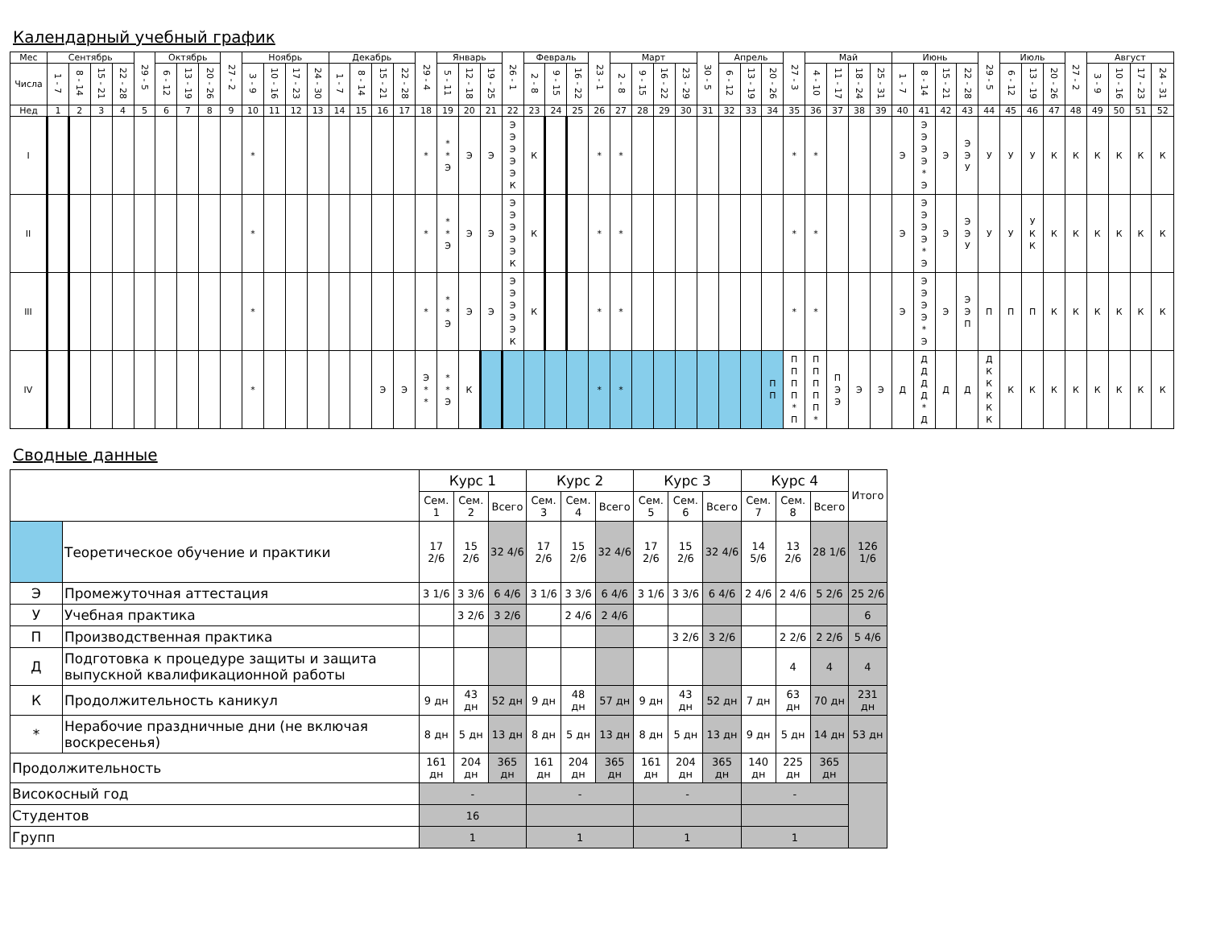Календарный учебный график
| Мес | Сентябрь | | | | 29 - 5 | Октябрь | | | 27 - 2 | Ноябрь | | | | Декабрь | | | | 29 - 4 | Январь | | | 26 - 1 | Февраль | | | 23 - 1 | Март | | | | 30 - 5 | Апрель | | | 27 - 3 | Май | | | | Июнь | | | | 29 - 5 | Июль | | | 27 - 2 | Август | | | |
| --- | --- | --- | --- | --- | --- | --- | --- | --- | --- | --- | --- | --- | --- | --- | --- | --- | --- | --- | --- | --- | --- | --- | --- | --- | --- | --- | --- | --- | --- | --- | --- | --- | --- | --- | --- | --- | --- | --- | --- | --- | --- | --- | --- | --- | --- | --- | --- | --- | --- | --- | --- | --- |
| Числа | 1 - 7 | 8 - 14 | 15 - 21 | 22 - 28 | | 6 - 12 | 13 - 19 | 20 - 26 | | 3 - 9 | 10 - 16 | 17 - 23 | 24 - 30 | 1 - 7 | 8 - 14 | 15 - 21 | 22 - 28 | | 5 - 11 | 12 - 18 | 19 - 25 | | 2 - 8 | 9 - 15 | 16 - 22 | | 2 - 8 | 9 - 15 | 16 - 22 | 23 - 29 | | 6 - 12 | 13 - 19 | 20 - 26 | | 4 - 10 | 11 - 17 | 18 - 24 | 25 - 31 | 1 - 7 | 8 - 14 | 15 - 21 | 22 - 28 | | 6 - 12 | 13 - 19 | 20 - 26 | | 3 - 9 | 10 - 16 | 17 - 23 | 24 - 31 |
| Нед | 1 | 2 | 3 | 4 | 5 | 6 | 7 | 8 | 9 | 10 | 11 | 12 | 13 | 14 | 15 | 16 | 17 | 18 | 19 | 20 | 21 | 22 | 23 | 24 | 25 | 26 | 27 | 28 | 29 | 30 | 31 | 32 | 33 | 34 | 35 | 36 | 37 | 38 | 39 | 40 | 41 | 42 | 43 | 44 | 45 | 46 | 47 | 48 | 49 | 50 | 51 | 52 |
| I | | | | | | | | | | * | | | | | | | | * | * * Э | Э | Э | Э Э Э Э Э К | К | | | * | * | | | | | | | | * | * | | | | Э | Э Э Э Э * Э | Э | Э Э У | У | У | У | К | К | К | К | К | К |
| II | | | | | | | | | | * | | | | | | | | * | * * Э | Э | Э | Э Э Э Э Э К | К | | | * | * | | | | | | | | * | * | | | | Э | Э Э Э Э * Э | Э | Э Э У | У | У | У К К | К | К | К | К | К | К |
| III | | | | | | | | | | * | | | | | | | | * | * * Э | Э | Э | Э Э Э Э Э К | К | | | * | * | | | | | | | | * | * | | | | Э | Э Э Э Э * Э | Э | Э Э П | П | П | П | К | К | К | К | К | К |
| IV | | | | | | | | | | * | | | | | | Э | Э | Э * * | * * Э | К | | | | | | * | * | | | | | | | П П | П П П П * П | П П П П П * | П Э Э | Э | Э | Д | Д Д Д Д * Д | Д | Д | Д К К К К К | К | К | К | К | К | К | К | К |
Сводные данные
| | | Курс 1 | | | Курс 2 | | | Курс 3 | | | Курс 4 | | | Итого |
| | | Сем. 1 | Сем. 2 | Всего | Сем. 3 | Сем. 4 | Всего | Сем. 5 | Сем. 6 | Всего | Сем. 7 | Сем. 8 | Всего | |
| | Теоретическое обучение и практики | 17 2/6 | 15 2/6 | 32 4/6 | 17 2/6 | 15 2/6 | 32 4/6 | 17 2/6 | 15 2/6 | 32 4/6 | 14 5/6 | 13 2/6 | 28 1/6 | 126 1/6 |
| Э | Промежуточная аттестация | 3 1/6 | 3 3/6 | 6 4/6 | 3 1/6 | 3 3/6 | 6 4/6 | 3 1/6 | 3 3/6 | 6 4/6 | 2 4/6 | 2 4/6 | 5 2/6 | 25 2/6 |
| У | Учебная практика | | 3 2/6 | 3 2/6 | | 2 4/6 | 2 4/6 | | | | | | | 6 |
| П | Производственная практика | | | | | | | | 3 2/6 | 3 2/6 | | 2 2/6 | 2 2/6 | 5 4/6 |
| Д | Подготовка к процедуре защиты и защита выпускной квалификационной работы | | | | | | | | | | | 4 | 4 | 4 |
| К | Продолжительность каникул | 9 дн | 43 дн | 52 дн | 9 дн | 48 дн | 57 дн | 9 дн | 43 дн | 52 дн | 7 дн | 63 дн | 70 дн | 231 дн |
| * | Нерабочие праздничные дни (не включая воскресенья) | 8 дн | 5 дн | 13 дн | 8 дн | 5 дн | 13 дн | 8 дн | 5 дн | 13 дн | 9 дн | 5 дн | 14 дн | 53 дн |
| Продолжительность | | 161 дн | 204 дн | 365 дн | 161 дн | 204 дн | 365 дн | 161 дн | 204 дн | 365 дн | 140 дн | 225 дн | 365 дн | |
| Високосный год | | - | | | - | | | - | | | - | | | |
| Студентов | | 16 | | | | | | | | | | | | |
| Групп | | 1 | | | 1 | | | 1 | | | 1 | | | |